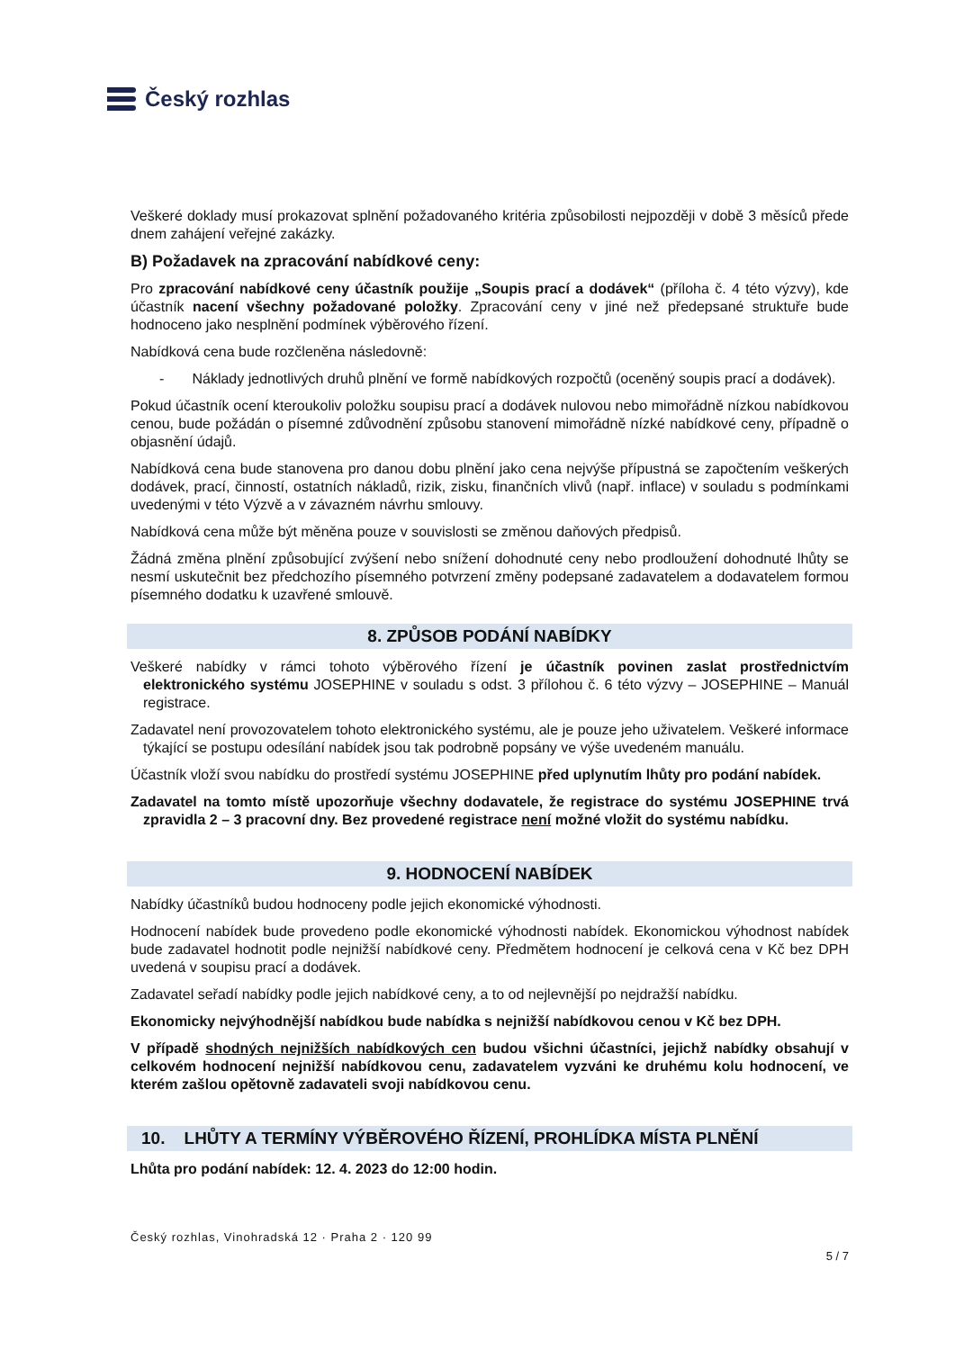Český rozhlas
Veškeré doklady musí prokazovat splnění požadovaného kritéria způsobilosti nejpozději v době 3 měsíců přede dnem zahájení veřejné zakázky.
B) Požadavek na zpracování nabídkové ceny:
Pro zpracování nabídkové ceny účastník použije „Soupis prací a dodávek“ (příloha č. 4 této výzvy), kde účastník nacení všechny požadované položky. Zpracování ceny v jiné než předepsané struktuře bude hodnoceno jako nesplnění podmínek výběrového řízení.
Nabídková cena bude rozčleněna následovně:
- Náklady jednotlivých druhů plnění ve formě nabídkových rozpočtů (oceněný soupis prací a dodávek).
Pokud účastník ocení kteroukoliv položku soupisu prací a dodávek nulovou nebo mimořádně nízkou nabídkovou cenou, bude požádán o písemné zdůvodnění způsobu stanovení mimořádně nízké nabídkové ceny, případně o objasnění údajů.
Nabídková cena bude stanovena pro danou dobu plnění jako cena nejvýše přípustná se započtením veškerých dodávek, prací, činností, ostatních nákladů, rizik, zisku, finančních vlivů (např. inflace) v souladu s podmínkami uvedenými v této Výzvě a v závazném návrhu smlouvy.
Nabídková cena může být měněna pouze v souvislosti se změnou daňových předpisů.
Žádná změna plnění způsobující zvýšení nebo snížení dohodnuté ceny nebo prodloužení dohodnuté lhůty se nesmí uskutečnit bez předchozího písemného potvrzení změny podepsané zadavatelem a dodavatelem formou písemného dodatku k uzavřené smlouvě.
8. ZPŮSOB PODÁNÍ NABÍDKY
Veškeré nabídky v rámci tohoto výběrového řízení je účastník povinen zaslat prostřednictvím elektronického systému JOSEPHINE v souladu s odst. 3 přílohou č. 6 této výzvy – JOSEPHINE – Manuál registrace.
Zadavatel není provozovatelem tohoto elektronického systému, ale je pouze jeho uživatelem. Veškeré informace týkající se postupu odesílání nabídek jsou tak podrobně popsány ve výše uvedeném manuálu.
Účastník vloží svou nabídku do prostředí systému JOSEPHINE před uplynutím lhůty pro podání nabídek.
Zadavatel na tomto místě upozorňuje všechny dodavatele, že registrace do systému JOSEPHINE trvá zpravidla 2 – 3 pracovní dny. Bez provedené registrace není možné vložit do systému nabídku.
9. HODNOCENÍ NABÍDEK
Nabídky účastníků budou hodnoceny podle jejich ekonomické výhodnosti.
Hodnocení nabídek bude provedeno podle ekonomické výhodnosti nabídek. Ekonomickou výhodnost nabídek bude zadavatel hodnotit podle nejnižší nabídkové ceny. Předmětem hodnocení je celková cena v Kč bez DPH uvedená v soupisu prací a dodávek.
Zadavatel seřadí nabídky podle jejich nabídkové ceny, a to od nejlevnější po nejdražší nabídku.
Ekonomicky nejvýhodnější nabídkou bude nabídka s nejnižší nabídkovou cenou v Kč bez DPH.
V případě shodných nejnižších nabídkových cen budou všichni účastníci, jejichž nabídky obsahují v celkovém hodnocení nejnižší nabídkovou cenu, zadavatelem vyzváni ke druhému kolu hodnocení, ve kterém zašlou opětovně zadavateli svoji nabídkovou cenu.
10. LHŮTY A TERMÍNY VÝBĚROVÉHO ŘÍZENÍ, PROHLÍDKA MÍSTA PLNĚNÍ
Lhůta pro podání nabídek: 12. 4. 2023 do 12:00 hodin.
Český rozhlas, Vinohradská 12 · Praha 2 · 120 99
5 / 7